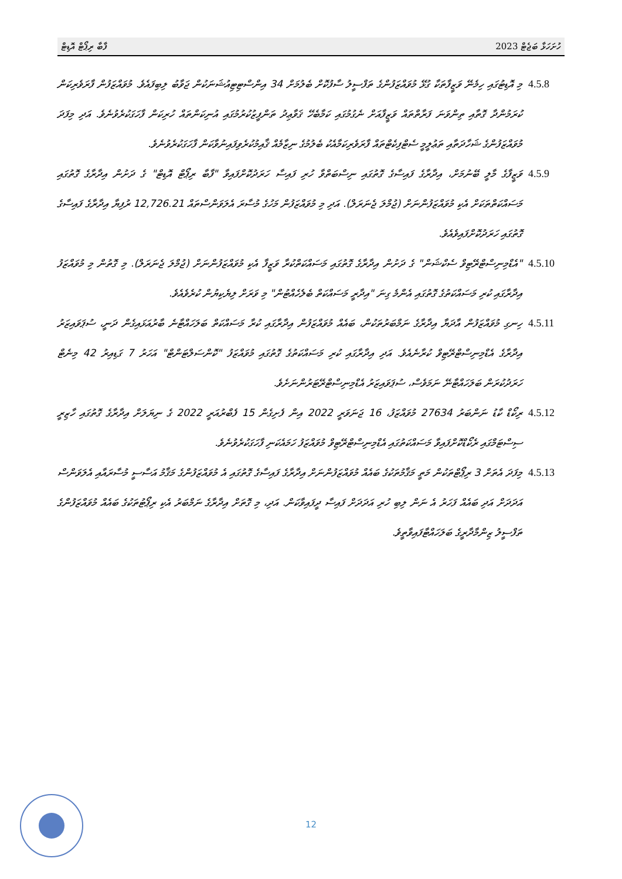ހުށަހަޅާ ބަޖެޓް 2023 ފާބާ ރިޕޯޓް އޮޑިޓް
4.5.8 މި އޮޑިޓުގައި ހިމެނޭ ވަޒީފާތަކާ ގުޅޭ މުވައްޒަފުންގެ ތަފްސީލު ސާފުކޮށް ބެލުމަށް 34 އިންސްޓިޓިއުޝަނަކުން ޖަވާބު ލިބިފައެވެ. މުވައްޒަފުން ފާރަވެރިކަން ކުރަމުންދާ ގޮތާއި ތިންވަނަ ފަރާތްތައް ވަޒީފާއަށް ނެގުމުގައި ކަމާބެހޭ ޤަވާޢިދު ތަންފީޒުކުރުމުގައި އުނިކަންތައް ހުރިކަން ފާހަގަކުރެވުނެވެ. އަދި މިފަދަ މުވައްޒަފުންގެ ޝަހާދަތާއި ތަޢުލީމީ ސެޓްފިކެޓްތައް ފާރަވެރިކަމާއެކު ބެލުމުގެ ނިޒާމެއް ޤާއިމުކުރެވިފައިނުވާކަން ފާހަގަކުރެވުނެވެ.
4.5.9 ވަޒީފާގެ މާލީ ބޭނުމަށް، އިދާރާގެ ފައިސާގެ ގޮތުގައި ނިސްބަތްވާ ހުރި ފައިސާ ހަރަދުކޮށްފައިވާ "ފާބާ ރިޕޯޓް އޮޑިޓް" ގެ ދަށުން އިދާރާގެ ގޮތުގައި މަސައްކަތްތަކަށް އެކި މުވައްޒަފުންނަށް (ޖުމްލަ ޖެނަރަލް). އަދި މި މުވައްޒަފުން މަހުގެ މުސާރަ އެލަވަންސްތައް 12,726.21 ރުފިޔާ އިދާރާގެ ފައިސާގެ ގޮތުގައި ހަރަދުކޮށްފައިވެއެވެ.
4.5.10
"އެޑްމިނިސްޓްރޭޓިވް ސެކްޝަން" ގެ ދަށުން އިދާރާގެ ގޮތުގައި މަސައްކަތްކުރާ ވަޒީފާ އެކި މުވައްޒަފުންނަށް (ޖުމްލަ ޖެނަރަލް). މި ގޮތުން މި މުވައްޒަފު އިދާރާގައި ކުރި މަސައްކަތުގެ ގޮތުގައި އެންމެ ގިނަ "އިދާރީ މަސައްކަތް ބެލެހެއްޓުން" މި ވަރަށް ލިޔެކިޔުން ކުރެވެއެވެ.
4.5.11
ހިނގި މުވައްޒަފުން އާދަޔާ އިދާރާގެ ނަމްބަރުތަކުން، ބައެއް މުވައްޒަފުން އިދާރާގައި ކުރާ މަސައްކަތް ބަލަހައްޓާނެ ބާރުއަޅައިގެން ދަނީ، ސުޕަވައިޒަރު އިދާރާގެ އެޑްމިނިސްޓްރޭޓިވް ކުރާނެއެވެ. އަދި އިދާރާގައި ކުރި މަސައްކަތުގެ ގޮތުގައި މުވައްޒަފު "ކޮންސަލްޓަންޓް" އަހަރު 7 ގަޑިއިރު 42 މިނެޓް ހަރަދުކުރަން ބަލަހައްޓާނޭ ނަމަވެސް، ސުޕަވައިޒަރު އެޑްމިނިސްޓްރޭޓަރުންނަށެވެ.
4.5.12
ރިކޯޑް ކާޑު ނަންބަރު 27634 މުވައްޒަފު، 16 ޖަނަވަރީ 2022 އިން ފެށިގެން 15 ފެބްރުއަރީ 2022 ގެ ނިޔަލަށް އިދާރާގެ ގޮތުގައި ހާޒިރީ ސިސްޓަމްގައި ރެކޯޑްކޮށްފައިވާ މަސައްކަތުގައި އެޑްމިނިސްޓްރޭޓިވް މުވައްޒަފު ހަމައެކަނި ފާހަގަކުރެވުނެވެ.
4.5.13
މިފަދަ އެތަށް 3 ރިޕޯޓްތަކުން މަތީ މަޤާމުތަކުގެ ބައެއް މުވައްޒަފުންނަށް އިދާރާގެ ފައިސާގެ ގޮތުގައި އެ މުވައްޒަފުންގެ މަޤާމު އަސާސީ މުސާރައާއި އެލަވަންސް އަދަދަށް އަދި ބައެއް ފަހަރު އެ ނަން ލިބި ހުރި އަދަދަށް ފައިސާ ދީފައިވާކަން. އަދި، މި ގޮތަށް އިދާރާގެ ނަމްބަރު އެކި ރިޕޯޓުތަކުގެ ބައެއް މުވައްޒަފުންގެ ތަފްސީލު ޒިންމާދާރީގެ ބަލަހައްޓާފައިވާތީވެ.
12